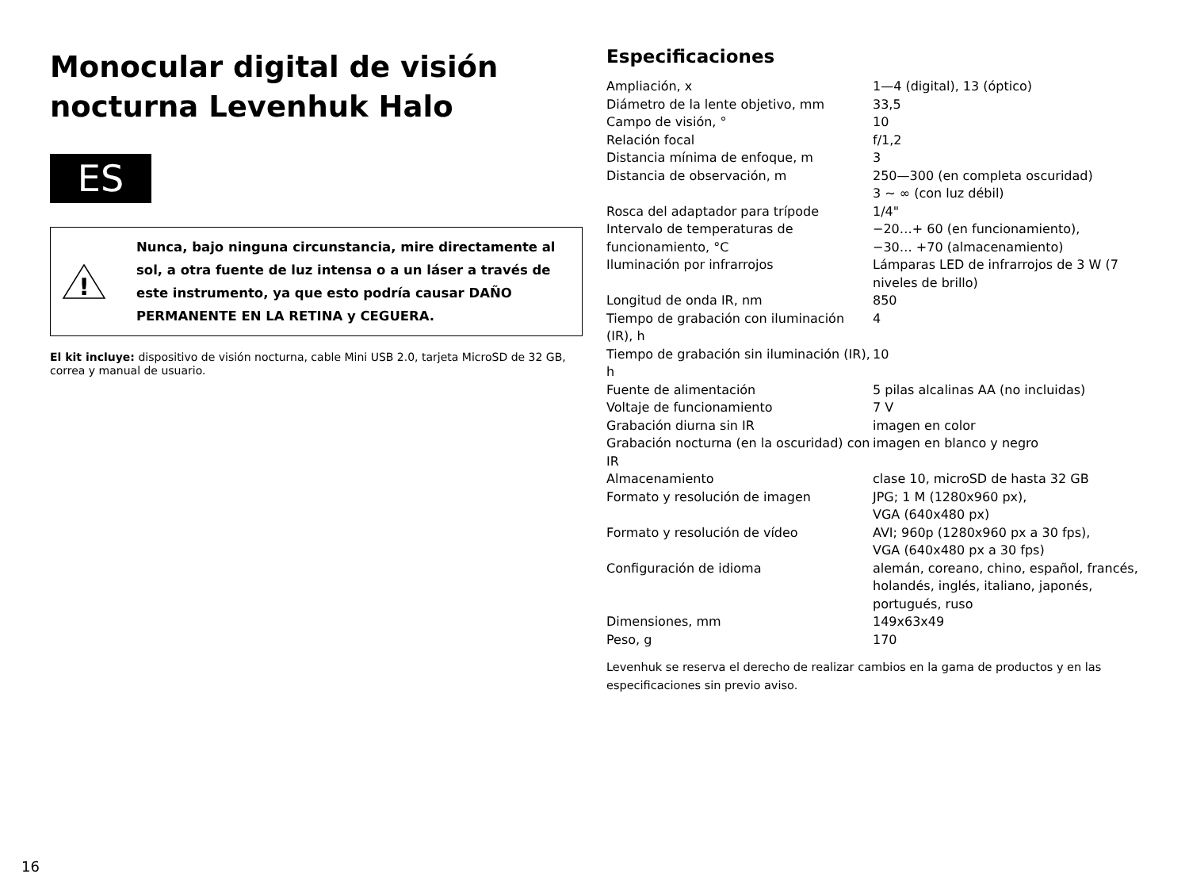Monocular digital de visión nocturna Levenhuk Halo
ES
!
Nunca, bajo ninguna circunstancia, mire directamente al sol, a otra fuente de luz intensa o a un láser a través de este instrumento, ya que esto podría causar DAÑO PERMANENTE EN LA RETINA y CEGUERA.
El kit incluye: dispositivo de visión nocturna, cable Mini USB 2.0, tarjeta MicroSD de 32 GB, correa y manual de usuario.
Especificaciones
| Ampliación, x | 1—4 (digital), 13 (óptico) |
| Diámetro de la lente objetivo, mm | 33,5 |
| Campo de visión, ° | 10 |
| Relación focal | f/1,2 |
| Distancia mínima de enfoque, m | 3 |
| Distancia de observación, m | 250—300 (en completa oscuridad) 3 ~ ∞ (con luz débil) |
| Rosca del adaptador para trípode | 1/4" |
| Intervalo de temperaturas de funcionamiento, °C | −20…+ 60 (en funcionamiento), −30… +70 (almacenamiento) |
| Iluminación por infrarrojos | Lámparas LED de infrarrojos de 3 W (7 niveles de brillo) |
| Longitud de onda IR, nm | 850 |
| Tiempo de grabación con iluminación (IR), h | 4 |
| Tiempo de grabación sin iluminación (IR), h | 10 |
| Fuente de alimentación | 5 pilas alcalinas AA (no incluidas) |
| Voltaje de funcionamiento | 7 V |
| Grabación diurna sin IR | imagen en color |
| Grabación nocturna (en la oscuridad) con IR | imagen en blanco y negro |
| Almacenamiento | clase 10, microSD de hasta 32 GB |
| Formato y resolución de imagen | JPG; 1 M (1280x960 px), VGA (640x480 px) |
| Formato y resolución de vídeo | AVI; 960p (1280x960 px a 30 fps), VGA (640x480 px a 30 fps) |
| Configuración de idioma | alemán, coreano, chino, español, francés, holandés, inglés, italiano, japonés, portugués, ruso |
| Dimensiones, mm | 149x63x49 |
| Peso, g | 170 |
Levenhuk se reserva el derecho de realizar cambios en la gama de productos y en las especificaciones sin previo aviso.
16